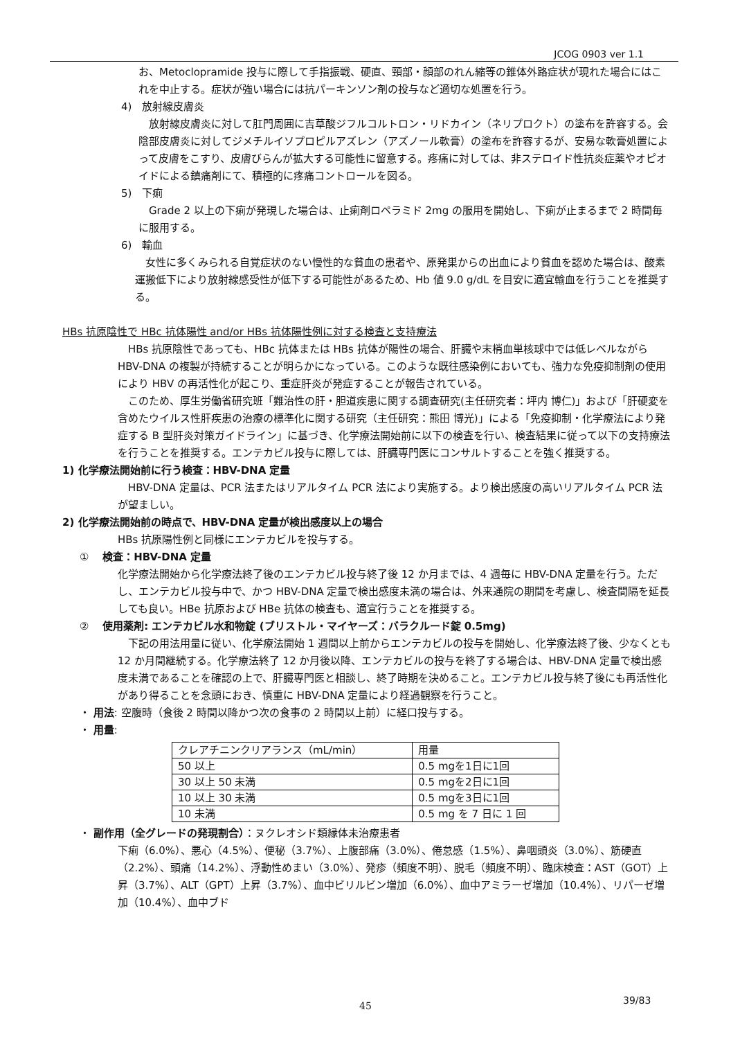JCOG 0903 ver 1.1
お、Metoclopramide 投与に際して手指振戦、硬直、頸部・顔部のれん縮等の錐体外路症状が現れた場合にはこれを中止する。症状が強い場合には抗パーキンソン剤の投与など適切な処置を行う。
4)　放射線皮膚炎
　放射線皮膚炎に対して肛門周囲に吉草酸ジフルコルトロン・リドカイン（ネリプロクト）の塗布を許容する。会陰部皮膚炎に対してジメチルイソプロピルアズレン（アズノール軟膏）の塗布を許容するが、安易な軟膏処置によって皮膚をこすり、皮膚びらんが拡大する可能性に留意する。疼痛に対しては、非ステロイド性抗炎症薬やオピオイドによる鎮痛剤にて、積極的に疼痛コントロールを図る。
5)　下痢
　Grade 2 以上の下痢が発現した場合は、止痢剤ロペラミド 2mg の服用を開始し、下痢が止まるまで 2 時間毎に服用する。
6)　輸血
　女性に多くみられる自覚症状のない慢性的な貧血の患者や、原発巣からの出血により貧血を認めた場合は、酸素運搬低下により放射線感受性が低下する可能性があるため、Hb 値 9.0 g/dL を目安に適宜輸血を行うことを推奨する。
HBs 抗原陰性で HBc 抗体陽性 and/or HBs 抗体陽性例に対する検査と支持療法
　HBs 抗原陰性であっても、HBc 抗体または HBs 抗体が陽性の場合、肝臓や末梢血単核球中では低レベルながら HBV-DNA の複製が持続することが明らかになっている。このような既往感染例においても、強力な免疫抑制剤の使用により HBV の再活性化が起こり、重症肝炎が発症することが報告されている。
　このため、厚生労働省研究班「難治性の肝・胆道疾患に関する調査研究(主任研究者：坪内 博仁)」および「肝硬変を含めたウイルス性肝疾患の治療の標準化に関する研究（主任研究：熊田 博光)」による「免疫抑制・化学療法により発症する B 型肝炎対策ガイドライン」に基づき、化学療法開始前に以下の検査を行い、検査結果に従って以下の支持療法を行うことを推奨する。エンテカビル投与に際しては、肝臓専門医にコンサルトすることを強く推奨する。
1) 化学療法開始前に行う検査：HBV-DNA 定量
　HBV-DNA 定量は、PCR 法またはリアルタイム PCR 法により実施する。より検出感度の高いリアルタイム PCR 法が望ましい。
2) 化学療法開始前の時点で、HBV-DNA 定量が検出感度以上の場合
HBs 抗原陽性例と同様にエンテカビルを投与する。
①　 検査：HBV-DNA 定量
化学療法開始から化学療法終了後のエンテカビル投与終了後 12 か月までは、4 週毎に HBV-DNA 定量を行う。ただし、エンテカビル投与中で、かつ HBV-DNA 定量で検出感度未満の場合は、外来通院の期間を考慮し、検査間隔を延長しても良い。HBe 抗原および HBe 抗体の検査も、適宜行うことを推奨する。
②　 使用薬剤: エンテカビル水和物錠 (ブリストル・マイヤーズ：バラクルード錠 0.5mg)
　下記の用法用量に従い、化学療法開始 1 週間以上前からエンテカビルの投与を開始し、化学療法終了後、少なくとも 12 か月間継続する。化学療法終了 12 か月後以降、エンテカビルの投与を終了する場合は、HBV-DNA 定量で検出感度未満であることを確認の上で、肝臓専門医と相談し、終了時期を決めること。エンテカビル投与終了後にも再活性化があり得ることを念頭におき、慎重に HBV-DNA 定量により経過観察を行うこと。
・ 用法: 空腹時（食後 2 時間以降かつ次の食事の 2 時間以上前）に経口投与する。
・ 用量:
| クレアチニンクリアランス（mL/min） | 用量 |
| 50 以上 | 0.5 mgを1日に1回 |
| 30 以上 50 未満 | 0.5 mgを2日に1回 |
| 10 以上 30 未満 | 0.5 mgを3日に1回 |
| 10 未満 | 0.5 mg を 7 日に 1 回 |
・ 副作用（全グレードの発現割合）：ヌクレオシド類縁体未治療患者
下痢（6.0%）、悪心（4.5%）、便秘（3.7%）、上腹部痛（3.0%）、倦怠感（1.5%）、鼻咽頭炎（3.0%）、筋硬直（2.2%）、頭痛（14.2%）、浮動性めまい（3.0%）、発疹（頻度不明）、脱毛（頻度不明）、臨床検査：AST（GOT）上昇（3.7%）、ALT（GPT）上昇（3.7%）、血中ビリルビン増加（6.0%）、血中アミラーゼ増加（10.4%）、リパーゼ増加（10.4%）、血中ブド
39/83
45